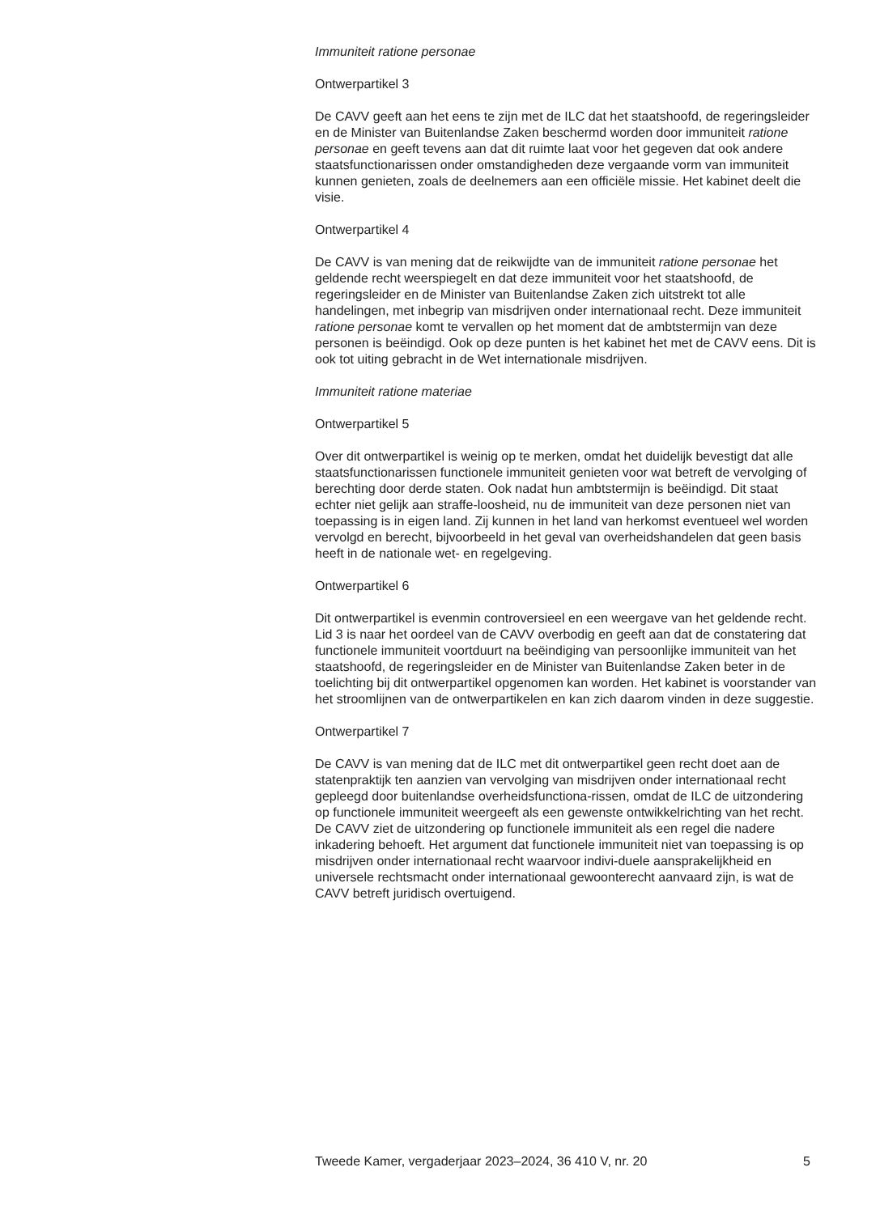Immuniteit ratione personae
Ontwerpartikel 3
De CAVV geeft aan het eens te zijn met de ILC dat het staatshoofd, de regeringsleider en de Minister van Buitenlandse Zaken beschermd worden door immuniteit ratione personae en geeft tevens aan dat dit ruimte laat voor het gegeven dat ook andere staatsfunctionarissen onder omstandigheden deze vergaande vorm van immuniteit kunnen genieten, zoals de deelnemers aan een officiële missie. Het kabinet deelt die visie.
Ontwerpartikel 4
De CAVV is van mening dat de reikwijdte van de immuniteit ratione personae het geldende recht weerspiegelt en dat deze immuniteit voor het staatshoofd, de regeringsleider en de Minister van Buitenlandse Zaken zich uitstrekt tot alle handelingen, met inbegrip van misdrijven onder internationaal recht. Deze immuniteit ratione personae komt te vervallen op het moment dat de ambtstermijn van deze personen is beëindigd. Ook op deze punten is het kabinet het met de CAVV eens. Dit is ook tot uiting gebracht in de Wet internationale misdrijven.
Immuniteit ratione materiae
Ontwerpartikel 5
Over dit ontwerpartikel is weinig op te merken, omdat het duidelijk bevestigt dat alle staatsfunctionarissen functionele immuniteit genieten voor wat betreft de vervolging of berechting door derde staten. Ook nadat hun ambtstermijn is beëindigd. Dit staat echter niet gelijk aan straffe-loosheid, nu de immuniteit van deze personen niet van toepassing is in eigen land. Zij kunnen in het land van herkomst eventueel wel worden vervolgd en berecht, bijvoorbeeld in het geval van overheidshandelen dat geen basis heeft in de nationale wet- en regelgeving.
Ontwerpartikel 6
Dit ontwerpartikel is evenmin controversieel en een weergave van het geldende recht. Lid 3 is naar het oordeel van de CAVV overbodig en geeft aan dat de constatering dat functionele immuniteit voortduurt na beëindiging van persoonlijke immuniteit van het staatshoofd, de regeringsleider en de Minister van Buitenlandse Zaken beter in de toelichting bij dit ontwerpartikel opgenomen kan worden. Het kabinet is voorstander van het stroomlijnen van de ontwerpartikelen en kan zich daarom vinden in deze suggestie.
Ontwerpartikel 7
De CAVV is van mening dat de ILC met dit ontwerpartikel geen recht doet aan de statenpraktijk ten aanzien van vervolging van misdrijven onder internationaal recht gepleegd door buitenlandse overheidsfunctiona-rissen, omdat de ILC de uitzondering op functionele immuniteit weergeeft als een gewenste ontwikkelrichting van het recht. De CAVV ziet de uitzondering op functionele immuniteit als een regel die nadere inkadering behoeft. Het argument dat functionele immuniteit niet van toepassing is op misdrijven onder internationaal recht waarvoor indivi-duele aansprakelijkheid en universele rechtsmacht onder internationaal gewoonterecht aanvaard zijn, is wat de CAVV betreft juridisch overtuigend.
Tweede Kamer, vergaderjaar 2023–2024, 36 410 V, nr. 20 5